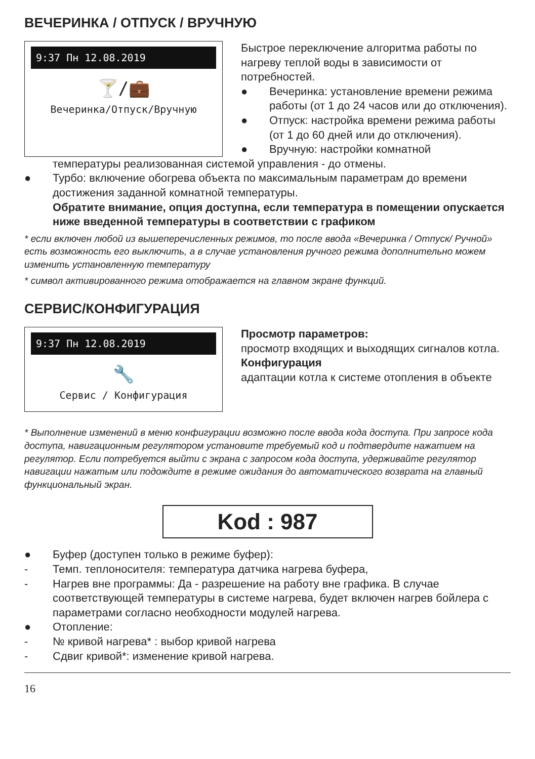ВЕЧЕРИНКА / ОТПУСК / ВРУЧНУЮ
9:37 Пн 12.08.2019
🍸/💼
Вечеринка/Отпуск/Вручную
Быстрое переключение алгоритма работы по нагреву теплой воды в зависимости от потребностей.
● Вечеринка: установление времени режима работы (от 1 до 24 часов или до отключения).
● Отпуск: настройка времени режима работы (от 1 до 60 дней или до отключения).
● Вручную: настройки комнатной
температуры реализованная системой управления - до отмены.
● Турбо: включение обогрева объекта по максимальным параметрам до времени достижения заданной комнатной температуры.
Обратите внимание, опция доступна, если температура в помещении опускается ниже введенной температуры в соответствии с графиком
* если включен любой из вышеперечисленных режимов, то после ввода «Вечеринка / Отпуск/ Ручной» есть возможность его выключить, а в случае установления ручного режима дополнительно можем изменить установленную температуру
* символ активированного режима отображается на главном экране функций.
СЕРВИС/КОНФИГУРАЦИЯ
9:37 Пн 12.08.2019
🔧
Сервис / Конфигурация
Просмотр параметров:
просмотр входящих и выходящих сигналов котла.
Конфигурация
адаптации котла к системе отопления в объекте
* Выполнение изменений в меню конфигурации возможно после ввода кода доступа. При запросе кода доступа, навигационным регулятором установите требуемый код и подтвердите нажатием на регулятор. Если потребуется выйти с экрана с запросом кода доступа, удерживайте регулятор навигации нажатым или подождите в режиме ожидания до автоматического возврата на главный функциональный экран.
Kod : 987
● Буфер (доступен только в режиме буфер):
- Темп. теплоносителя: температура датчика нагрева буфера,
- Нагрев вне программы: Да - разрешение на работу вне графика. В случае соответствующей температуры в системе нагрева, будет включен нагрев бойлера с параметрами согласно необходности модулей нагрева.
● Отопление:
- № кривой нагрева* : выбор кривой нагрева
- Сдвиг кривой*: изменение кривой нагрева.
16